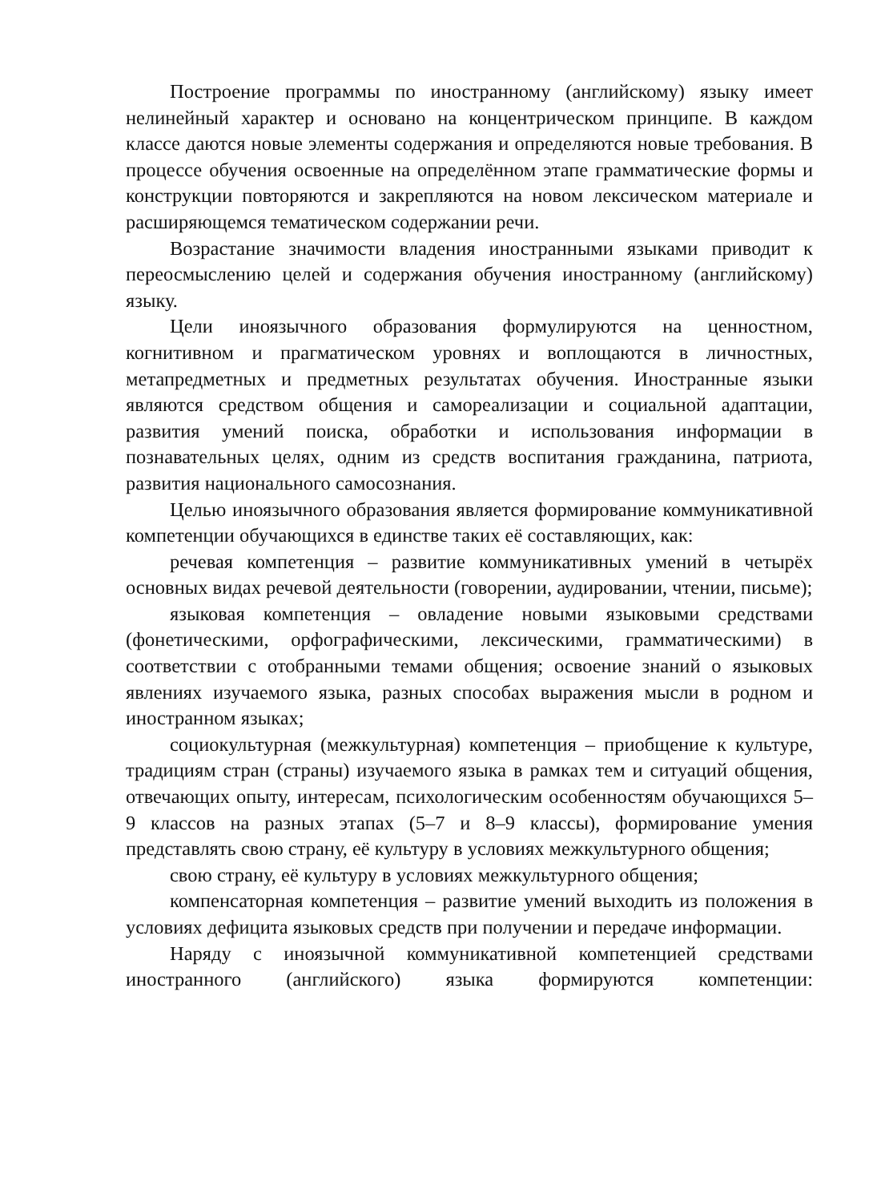Построение программы по иностранному (английскому) языку имеет нелинейный характер и основано на концентрическом принципе. В каждом классе даются новые элементы содержания и определяются новые требования. В процессе обучения освоенные на определённом этапе грамматические формы и конструкции повторяются и закрепляются на новом лексическом материале и расширяющемся тематическом содержании речи.
Возрастание значимости владения иностранными языками приводит к переосмыслению целей и содержания обучения иностранному (английскому) языку.
Цели иноязычного образования формулируются на ценностном, когнитивном и прагматическом уровнях и воплощаются в личностных, метапредметных и предметных результатах обучения. Иностранные языки являются средством общения и самореализации и социальной адаптации, развития умений поиска, обработки и использования информации в познавательных целях, одним из средств воспитания гражданина, патриота, развития национального самосознания.
Целью иноязычного образования является формирование коммуникативной компетенции обучающихся в единстве таких её составляющих, как:
речевая компетенция – развитие коммуникативных умений в четырёх основных видах речевой деятельности (говорении, аудировании, чтении, письме);
языковая компетенция – овладение новыми языковыми средствами (фонетическими, орфографическими, лексическими, грамматическими) в соответствии с отобранными темами общения; освоение знаний о языковых явлениях изучаемого языка, разных способах выражения мысли в родном и иностранном языках;
социокультурная (межкультурная) компетенция – приобщение к культуре, традициям стран (страны) изучаемого языка в рамках тем и ситуаций общения, отвечающих опыту, интересам, психологическим особенностям обучающихся 5–9 классов на разных этапах (5–7 и 8–9 классы), формирование умения представлять свою страну, её культуру в условиях межкультурного общения;
свою страну, её культуру в условиях межкультурного общения;
компенсаторная компетенция – развитие умений выходить из положения в условиях дефицита языковых средств при получении и передаче информации.
Наряду с иноязычной коммуникативной компетенцией средствами иностранного (английского) языка формируются компетенции: